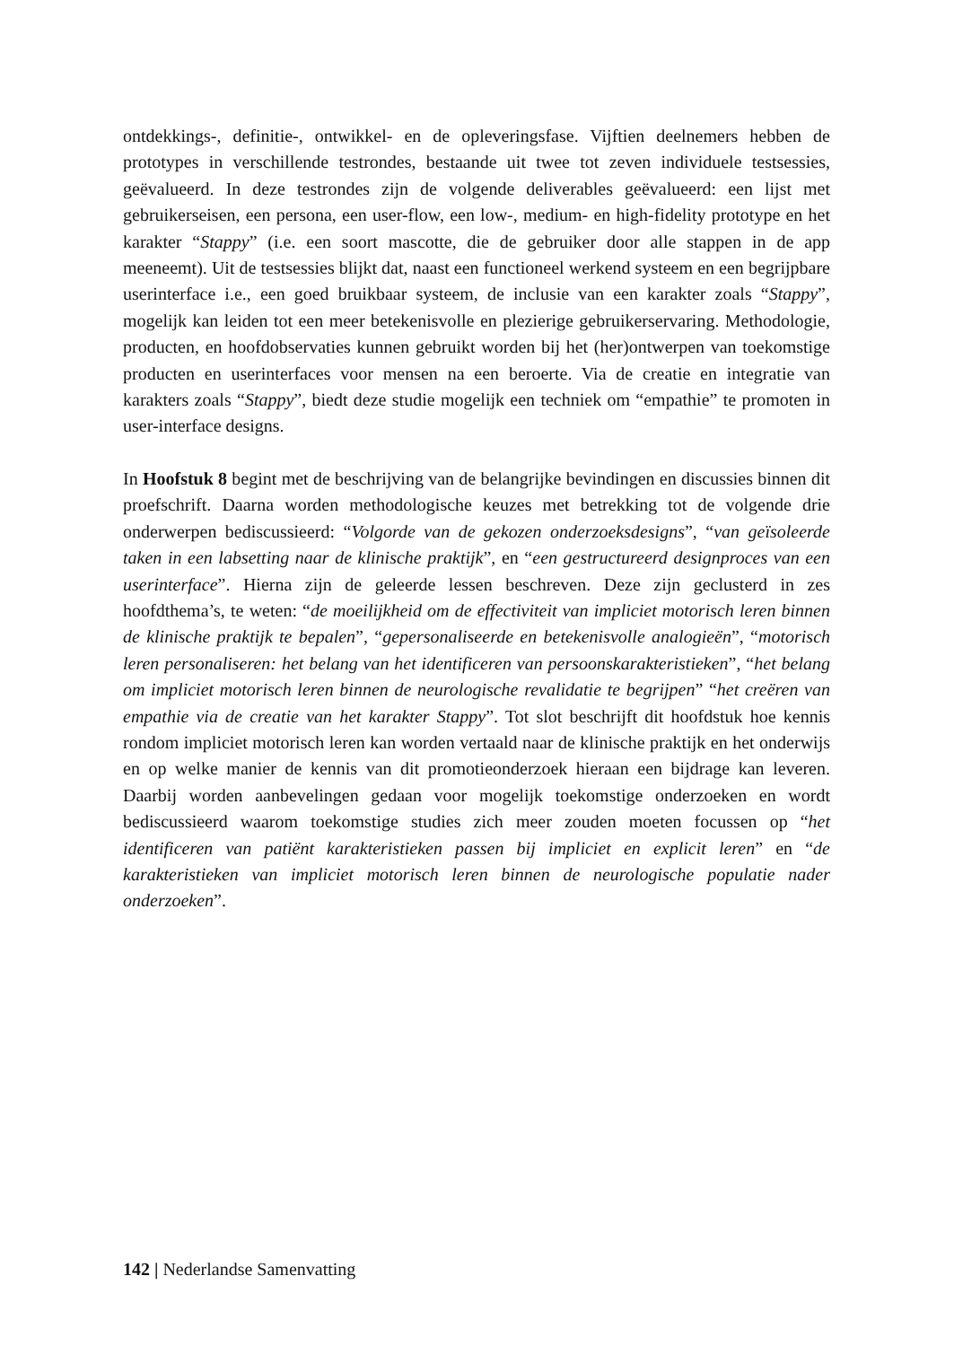ontdekkings-, definitie-, ontwikkel- en de opleveringsfase. Vijftien deelnemers hebben de prototypes in verschillende testrondes, bestaande uit twee tot zeven individuele testsessies, geëvalueerd. In deze testrondes zijn de volgende deliverables geëvalueerd: een lijst met gebruikerseisen, een persona, een user-flow, een low-, medium- en high-fidelity prototype en het karakter “Stappy” (i.e. een soort mascotte, die de gebruiker door alle stappen in de app meeneemt). Uit de testsessies blijkt dat, naast een functioneel werkend systeem en een begrijpbare userinterface i.e., een goed bruikbaar systeem, de inclusie van een karakter zoals “Stappy”, mogelijk kan leiden tot een meer betekenisvolle en plezierige gebruikerservaring. Methodologie, producten, en hoofdobservaties kunnen gebruikt worden bij het (her)ontwerpen van toekomstige producten en userinterfaces voor mensen na een beroerte. Via de creatie en integratie van karakters zoals “Stappy”, biedt deze studie mogelijk een techniek om “empathie” te promoten in user-interface designs.
In Hoofstuk 8 begint met de beschrijving van de belangrijke bevindingen en discussies binnen dit proefschrift. Daarna worden methodologische keuzes met betrekking tot de volgende drie onderwerpen bediscussieerd: “Volgorde van de gekozen onderzoeksdesigns”, “van geïsoleerde taken in een labsetting naar de klinische praktijk”, en “een gestructureerd designproces van een userinterface”. Hierna zijn de geleerde lessen beschreven. Deze zijn geclusterd in zes hoofdthema’s, te weten: “de moeilijkheid om de effectiviteit van impliciet motorisch leren binnen de klinische praktijk te bepalen”, “gepersonaliseerde en betekenisvolle analogieën”, “motorisch leren personaliseren: het belang van het identificeren van persoonskarakteristieken”, “het belang om impliciet motorisch leren binnen de neurologische revalidatie te begrijpen” “het creëren van empathie via de creatie van het karakter Stappy”. Tot slot beschrijft dit hoofdstuk hoe kennis rondom impliciet motorisch leren kan worden vertaald naar de klinische praktijk en het onderwijs en op welke manier de kennis van dit promotieonderzoek hieraan een bijdrage kan leveren. Daarbij worden aanbevelingen gedaan voor mogelijk toekomstige onderzoeken en wordt bediscussieerd waarom toekomstige studies zich meer zouden moeten focussen op “het identificeren van patiënt karakteristieken passen bij impliciet en explicit leren” en “de karakteristieken van impliciet motorisch leren binnen de neurologische populatie nader onderzoeken”.
142 | Nederlandse Samenvatting